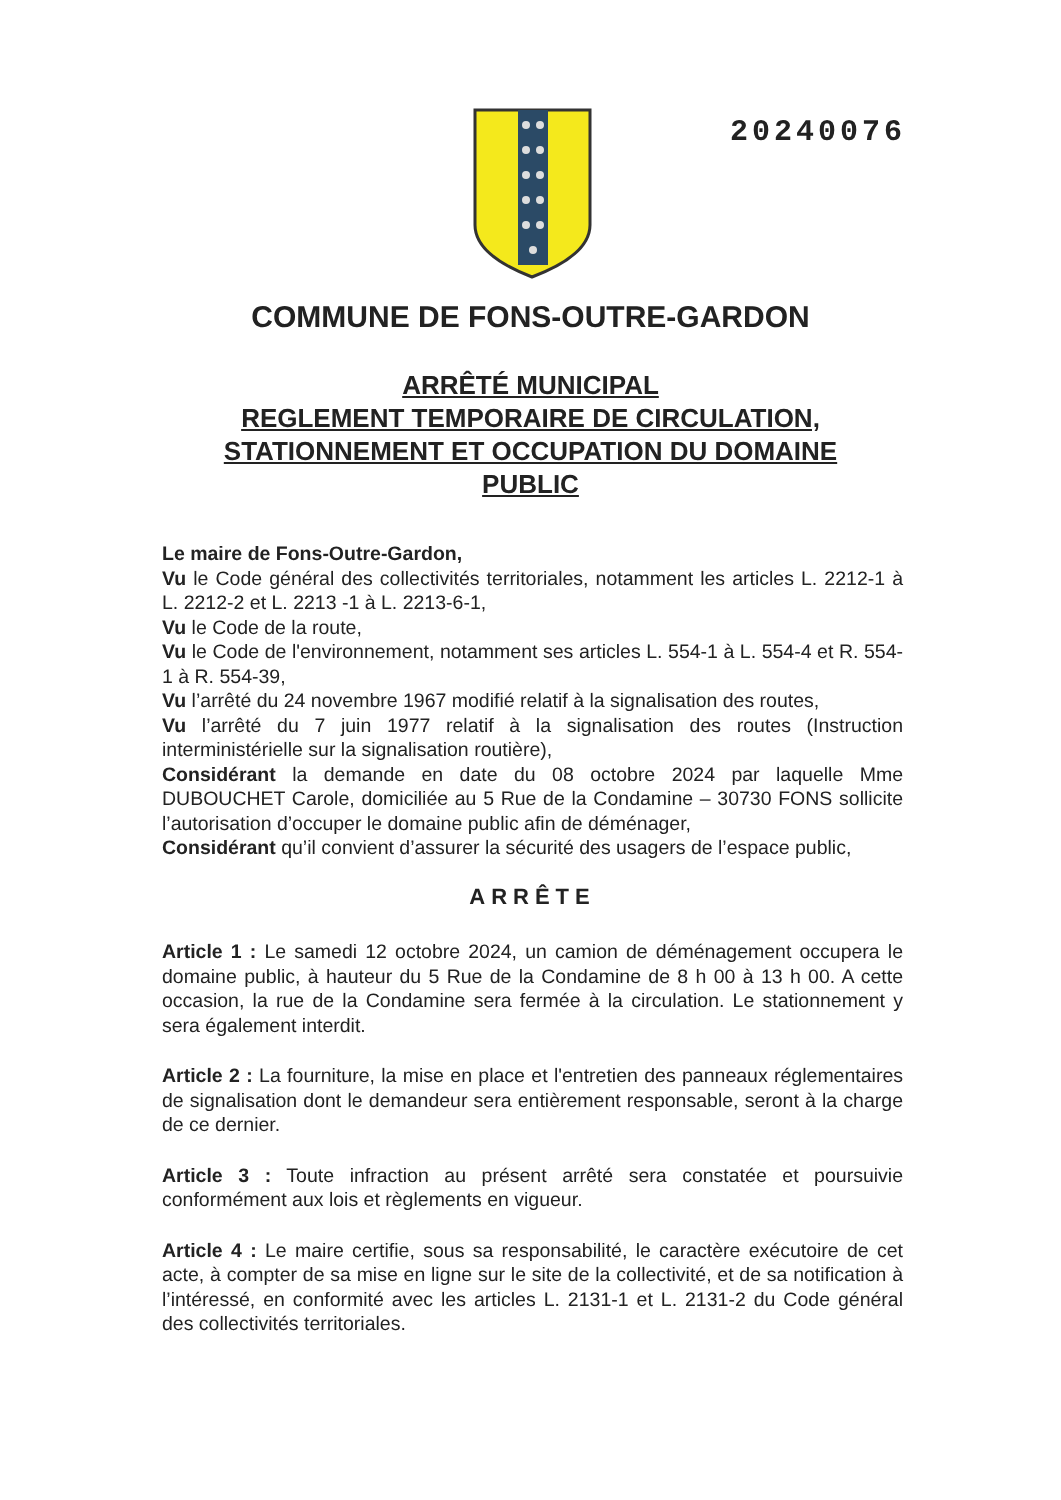20240076
COMMUNE DE FONS-OUTRE-GARDON
ARRÊTÉ MUNICIPAL
REGLEMENT TEMPORAIRE DE CIRCULATION,
STATIONNEMENT ET OCCUPATION DU DOMAINE
PUBLIC
Le maire de Fons-Outre-Gardon,
Vu le Code général des collectivités territoriales, notamment les articles L. 2212-1 à L. 2212-2 et L. 2213 -1 à L. 2213-6-1,
Vu le Code de la route,
Vu le Code de l'environnement, notamment ses articles L. 554-1 à L. 554-4 et R. 554-1 à R. 554-39,
Vu l’arrêté du 24 novembre 1967 modifié relatif à la signalisation des routes,
Vu l’arrêté du 7 juin 1977 relatif à la signalisation des routes (Instruction interministérielle sur la signalisation routière),
Considérant la demande en date du 08 octobre 2024 par laquelle Mme DUBOUCHET Carole, domiciliée au 5 Rue de la Condamine – 30730 FONS sollicite l’autorisation d’occuper le domaine public afin de déménager,
Considérant qu’il convient d’assurer la sécurité des usagers de l’espace public,
ARRÊTE
Article 1 : Le samedi 12 octobre 2024, un camion de déménagement occupera le domaine public, à hauteur du 5 Rue de la Condamine de 8 h 00 à 13 h 00. A cette occasion, la rue de la Condamine sera fermée à la circulation. Le stationnement y sera également interdit.
Article 2 : La fourniture, la mise en place et l'entretien des panneaux réglementaires de signalisation dont le demandeur sera entièrement responsable, seront à la charge de ce dernier.
Article 3 : Toute infraction au présent arrêté sera constatée et poursuivie conformément aux lois et règlements en vigueur.
Article 4 : Le maire certifie, sous sa responsabilité, le caractère exécutoire de cet acte, à compter de sa mise en ligne sur le site de la collectivité, et de sa notification à l’intéressé, en conformité avec les articles L. 2131-1 et L. 2131-2 du Code général des collectivités territoriales.